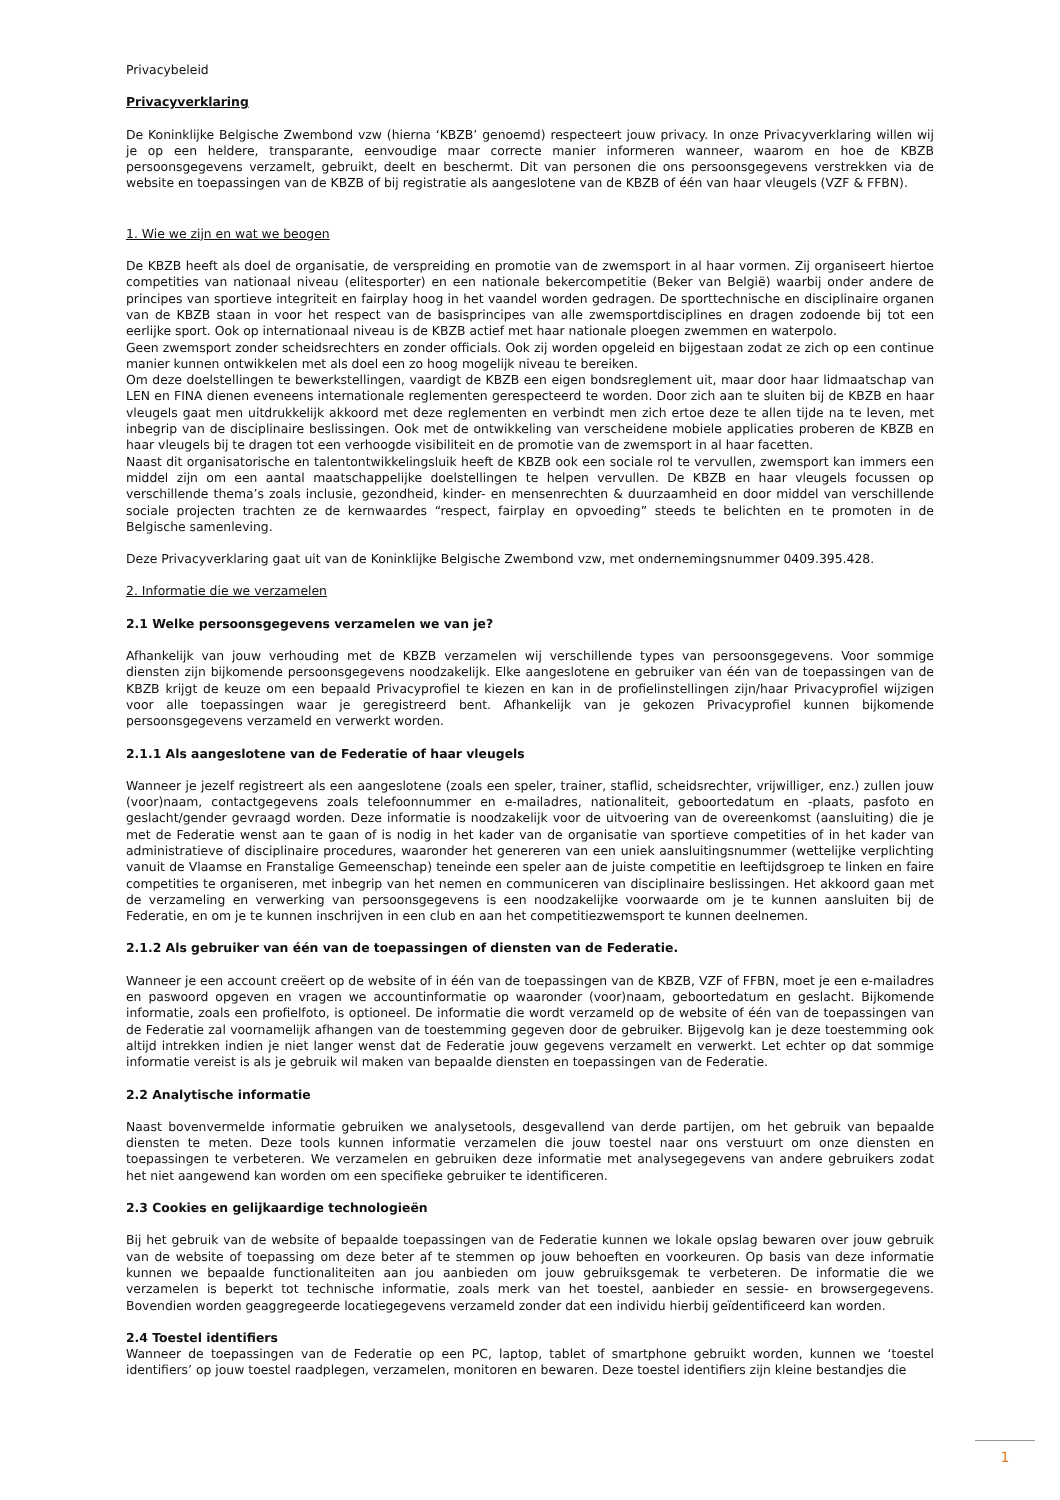Privacybeleid
Privacyverklaring
De Koninklijke Belgische Zwembond vzw (hierna ‘KBZB’ genoemd) respecteert jouw privacy. In onze Privacyverklaring willen wij je op een heldere, transparante, eenvoudige maar correcte manier informeren wanneer, waarom en hoe de KBZB persoonsgegevens verzamelt, gebruikt, deelt en beschermt. Dit van personen die ons persoonsgegevens verstrekken via de website en toepassingen van de KBZB of bij registratie als aangeslotene van de KBZB of één van haar vleugels (VZF & FFBN).
1. Wie we zijn en wat we beogen
De KBZB heeft als doel de organisatie, de verspreiding en promotie van de zwemsport in al haar vormen. Zij organiseert hiertoe competities van nationaal niveau (elitesporter) en een nationale bekercompetitie (Beker van België) waarbij onder andere de principes van sportieve integriteit en fairplay hoog in het vaandel worden gedragen. De sporttechnische en disciplinaire organen van de KBZB staan in voor het respect van de basisprincipes van alle zwemsportdisciplines en dragen zodoende bij tot een eerlijke sport. Ook op internationaal niveau is de KBZB actief met haar nationale ploegen zwemmen en waterpolo.
Geen zwemsport zonder scheidsrechters en zonder officials. Ook zij worden opgeleid en bijgestaan zodat ze zich op een continue manier kunnen ontwikkelen met als doel een zo hoog mogelijk niveau te bereiken.
Om deze doelstellingen te bewerkstellingen, vaardigt de KBZB een eigen bondsreglement uit, maar door haar lidmaatschap van LEN en FINA dienen eveneens internationale reglementen gerespecteerd te worden. Door zich aan te sluiten bij de KBZB en haar vleugels gaat men uitdrukkelijk akkoord met deze reglementen en verbindt men zich ertoe deze te allen tijde na te leven, met inbegrip van de disciplinaire beslissingen. Ook met de ontwikkeling van verscheidene mobiele applicaties proberen de KBZB en haar vleugels bij te dragen tot een verhoogde visibiliteit en de promotie van de zwemsport in al haar facetten.
Naast dit organisatorische en talentontwikkelingsluik heeft de KBZB ook een sociale rol te vervullen, zwemsport kan immers een middel zijn om een aantal maatschappelijke doelstellingen te helpen vervullen. De KBZB en haar vleugels focussen op verschillende thema’s zoals inclusie, gezondheid, kinder- en mensenrechten & duurzaamheid en door middel van verschillende sociale projecten trachten ze de kernwaardes “respect, fairplay en opvoeding” steeds te belichten en te promoten in de Belgische samenleving.
Deze Privacyverklaring gaat uit van de Koninklijke Belgische Zwembond vzw, met ondernemingsnummer 0409.395.428.
2. Informatie die we verzamelen
2.1 Welke persoonsgegevens verzamelen we van je?
Afhankelijk van jouw verhouding met de KBZB verzamelen wij verschillende types van persoonsgegevens. Voor sommige diensten zijn bijkomende persoonsgegevens noodzakelijk. Elke aangeslotene en gebruiker van één van de toepassingen van de KBZB krijgt de keuze om een bepaald Privacyprofiel te kiezen en kan in de profielinstellingen zijn/haar Privacyprofiel wijzigen voor alle toepassingen waar je geregistreerd bent. Afhankelijk van je gekozen Privacyprofiel kunnen bijkomende persoonsgegevens verzameld en verwerkt worden.
2.1.1 Als aangeslotene van de Federatie of haar vleugels
Wanneer je jezelf registreert als een aangeslotene (zoals een speler, trainer, staflid, scheidsrechter, vrijwilliger, enz.) zullen jouw (voor)naam, contactgegevens zoals telefoonnummer en e-mailadres, nationaliteit, geboortedatum en -plaats, pasfoto en geslacht/gender gevraagd worden. Deze informatie is noodzakelijk voor de uitvoering van de overeenkomst (aansluiting) die je met de Federatie wenst aan te gaan of is nodig in het kader van de organisatie van sportieve competities of in het kader van administratieve of disciplinaire procedures, waaronder het genereren van een uniek aansluitingsnummer (wettelijke verplichting vanuit de Vlaamse en Franstalige Gemeenschap) teneinde een speler aan de juiste competitie en leeftijdsgroep te linken en faire competities te organiseren, met inbegrip van het nemen en communiceren van disciplinaire beslissingen. Het akkoord gaan met de verzameling en verwerking van persoonsgegevens is een noodzakelijke voorwaarde om je te kunnen aansluiten bij de Federatie, en om je te kunnen inschrijven in een club en aan het competitiezwemsport te kunnen deelnemen.
2.1.2 Als gebruiker van één van de toepassingen of diensten van de Federatie.
Wanneer je een account creëert op de website of in één van de toepassingen van de KBZB, VZF of FFBN, moet je een e-mailadres en paswoord opgeven en vragen we accountinformatie op waaronder (voor)naam, geboortedatum en geslacht. Bijkomende informatie, zoals een profielfoto, is optioneel. De informatie die wordt verzameld op de website of één van de toepassingen van de Federatie zal voornamelijk afhangen van de toestemming gegeven door de gebruiker. Bijgevolg kan je deze toestemming ook altijd intrekken indien je niet langer wenst dat de Federatie jouw gegevens verzamelt en verwerkt. Let echter op dat sommige informatie vereist is als je gebruik wil maken van bepaalde diensten en toepassingen van de Federatie.
2.2 Analytische informatie
Naast bovenvermelde informatie gebruiken we analysetools, desgevallend van derde partijen, om het gebruik van bepaalde diensten te meten. Deze tools kunnen informatie verzamelen die jouw toestel naar ons verstuurt om onze diensten en toepassingen te verbeteren. We verzamelen en gebruiken deze informatie met analysegegevens van andere gebruikers zodat het niet aangewend kan worden om een specifieke gebruiker te identificeren.
2.3 Cookies en gelijkaardige technologieën
Bij het gebruik van de website of bepaalde toepassingen van de Federatie kunnen we lokale opslag bewaren over jouw gebruik van de website of toepassing om deze beter af te stemmen op jouw behoeften en voorkeuren. Op basis van deze informatie kunnen we bepaalde functionaliteiten aan jou aanbieden om jouw gebruiksgemak te verbeteren. De informatie die we verzamelen is beperkt tot technische informatie, zoals merk van het toestel, aanbieder en sessie- en browsergegevens. Bovendien worden geaggregeerde locatiegegevens verzameld zonder dat een individu hierbij geïdentificeerd kan worden.
2.4 Toestel identifiers
Wanneer de toepassingen van de Federatie op een PC, laptop, tablet of smartphone gebruikt worden, kunnen we ‘toestel identifiers’ op jouw toestel raadplegen, verzamelen, monitoren en bewaren. Deze toestel identifiers zijn kleine bestandjes die
1